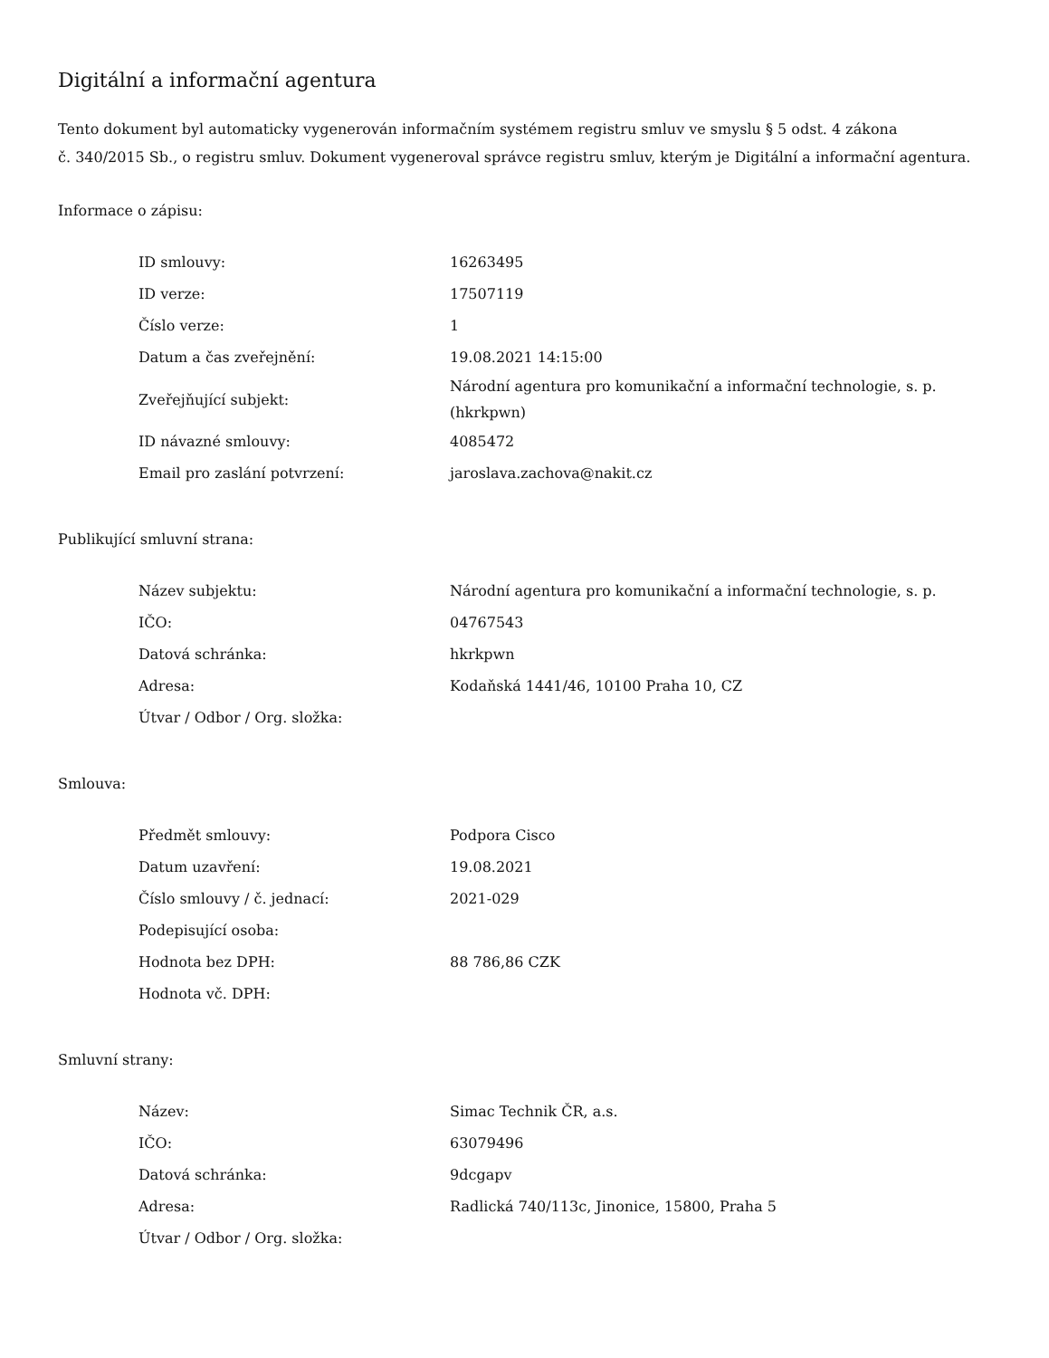Digitální a informační agentura
Tento dokument byl automaticky vygenerován informačním systémem registru smluv ve smyslu § 5 odst. 4 zákona
č. 340/2015 Sb., o registru smluv. Dokument vygeneroval správce registru smluv, kterým je Digitální a informační agentura.
Informace o zápisu:
| ID smlouvy: | 16263495 |
| ID verze: | 17507119 |
| Číslo verze: | 1 |
| Datum a čas zveřejnění: | 19.08.2021 14:15:00 |
| Zveřejňující subjekt: | Národní agentura pro komunikační a informační technologie, s. p. (hkrkpwn) |
| ID návazné smlouvy: | 4085472 |
| Email pro zaslání potvrzení: | jaroslava.zachova@nakit.cz |
Publikující smluvní strana:
| Název subjektu: | Národní agentura pro komunikační a informační technologie, s. p. |
| IČO: | 04767543 |
| Datová schránka: | hkrkpwn |
| Adresa: | Kodaňská 1441/46, 10100 Praha 10, CZ |
| Útvar / Odbor / Org. složka: | |
Smlouva:
| Předmět smlouvy: | Podpora Cisco |
| Datum uzavření: | 19.08.2021 |
| Číslo smlouvy / č. jednací: | 2021-029 |
| Podepisující osoba: | |
| Hodnota bez DPH: | 88 786,86 CZK |
| Hodnota vč. DPH: | |
Smluvní strany:
| Název: | Simac Technik ČR, a.s. |
| IČO: | 63079496 |
| Datová schránka: | 9dcgapv |
| Adresa: | Radlická 740/113c, Jinonice, 15800, Praha 5 |
| Útvar / Odbor / Org. složka: | |